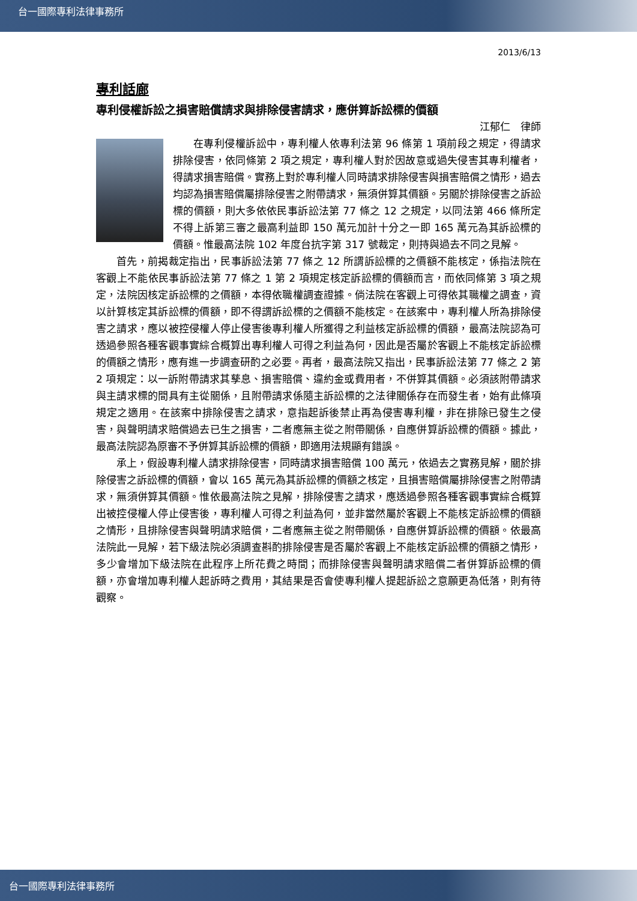台一國際專利法律事務所
2013/6/13
專利話廊
專利侵權訴訟之損害賠償請求與排除侵害請求，應併算訴訟標的價額
江郁仁　律師
在專利侵權訴訟中，專利權人依專利法第 96 條第 1 項前段之規定，得請求排除侵害，依同條第 2 項之規定，專利權人對於因故意或過失侵害其專利權者，得請求損害賠償。實務上對於專利權人同時請求排除侵害與損害賠償之情形，過去均認為損害賠償屬排除侵害之附帶請求，無須併算其價額。另關於排除侵害之訴訟標的價額，則大多依依民事訴訟法第 77 條之 12 之規定，以同法第 466 條所定不得上訴第三審之最高利益即 150 萬元加計十分之一即 165 萬元為其訴訟標的價額。惟最高法院 102 年度台抗字第 317 號裁定，則持與過去不同之見解。
首先，前揭裁定指出，民事訴訟法第 77 條之 12 所謂訴訟標的之價額不能核定，係指法院在客觀上不能依民事訴訟法第 77 條之 1 第 2 項規定核定訴訟標的價額而言，而依同條第 3 項之規定，法院因核定訴訟標的之價額，本得依職權調查證據。倘法院在客觀上可得依其職權之調查，資以計算核定其訴訟標的價額，即不得謂訴訟標的之價額不能核定。在該案中，專利權人所為排除侵害之請求，應以被控侵權人停止侵害後專利權人所獲得之利益核定訴訟標的價額，最高法院認為可透過參照各種客觀事實綜合概算出專利權人可得之利益為何，因此是否屬於客觀上不能核定訴訟標的價額之情形，應有進一步調查研酌之必要。再者，最高法院又指出，民事訴訟法第 77 條之 2 第 2 項規定：以一訴附帶請求其孳息、損害賠償、違約金或費用者，不併算其價額。必須該附帶請求與主請求標的間具有主從關係，且附帶請求係隨主訴訟標的之法律關係存在而發生者，始有此條項規定之適用。在該案中排除侵害之請求，意指起訴後禁止再為侵害專利權，非在排除已發生之侵害，與聲明請求賠償過去已生之損害，二者應無主從之附帶關係，自應併算訴訟標的價額。據此，最高法院認為原審不予併算其訴訟標的價額，即適用法規顯有錯誤。
承上，假設專利權人請求排除侵害，同時請求損害賠償 100 萬元，依過去之實務見解，關於排除侵害之訴訟標的價額，會以 165 萬元為其訴訟標的價額之核定，且損害賠償屬排除侵害之附帶請求，無須併算其價額。惟依最高法院之見解，排除侵害之請求，應透過參照各種客觀事實綜合概算出被控侵權人停止侵害後，專利權人可得之利益為何，並非當然屬於客觀上不能核定訴訟標的價額之情形，且排除侵害與聲明請求賠償，二者應無主從之附帶關係，自應併算訴訟標的價額。依最高法院此一見解，若下級法院必須調查斟酌排除侵害是否屬於客觀上不能核定訴訟標的價額之情形，多少會增加下級法院在此程序上所花費之時間；而排除侵害與聲明請求賠償二者併算訴訟標的價額，亦會增加專利權人起訴時之費用，其結果是否會使專利權人提起訴訟之意願更為低落，則有待觀察。
台一國際專利法律事務所